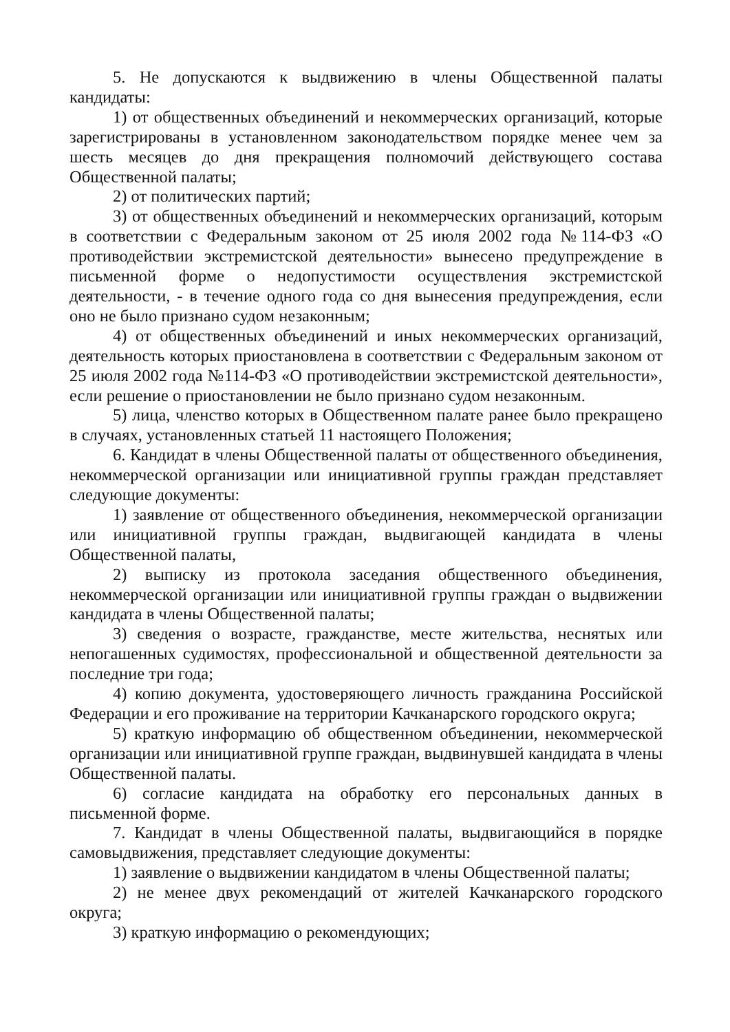5. Не допускаются к выдвижению в члены Общественной палаты кандидаты:
1) от общественных объединений и некоммерческих организаций, которые зарегистрированы в установленном законодательством порядке менее чем за шесть месяцев до дня прекращения полномочий действующего состава Общественной палаты;
2) от политических партий;
3) от общественных объединений и некоммерческих организаций, которым в соответствии с Федеральным законом от 25 июля 2002 года №114-ФЗ «О противодействии экстремистской деятельности» вынесено предупреждение в письменной форме о недопустимости осуществления экстремистской деятельности, - в течение одного года со дня вынесения предупреждения, если оно не было признано судом незаконным;
4) от общественных объединений и иных некоммерческих организаций, деятельность которых приостановлена в соответствии с Федеральным законом от 25 июля 2002 года №114-ФЗ «О противодействии экстремистской деятельности», если решение о приостановлении не было признано судом незаконным.
5) лица, членство которых в Общественном палате ранее было прекращено в случаях, установленных статьей 11 настоящего Положения;
6. Кандидат в члены Общественной палаты от общественного объединения, некоммерческой организации или инициативной группы граждан представляет следующие документы:
1) заявление от общественного объединения, некоммерческой организации или инициативной группы граждан, выдвигающей кандидата в члены Общественной палаты,
2) выписку из протокола заседания общественного объединения, некоммерческой организации или инициативной группы граждан о выдвижении кандидата в члены Общественной палаты;
3) сведения о возрасте, гражданстве, месте жительства, неснятых или непогашенных судимостях, профессиональной и общественной деятельности за последние три года;
4) копию документа, удостоверяющего личность гражданина Российской Федерации и его проживание на территории Качканарского городского округа;
5) краткую информацию об общественном объединении, некоммерческой организации или инициативной группе граждан, выдвинувшей кандидата в члены Общественной палаты.
6) согласие кандидата на обработку его персональных данных в письменной форме.
7. Кандидат в члены Общественной палаты, выдвигающийся в порядке самовыдвижения, представляет следующие документы:
1) заявление о выдвижении кандидатом в члены Общественной палаты;
2) не менее двух рекомендаций от жителей Качканарского городского округа;
3) краткую информацию о рекомендующих;